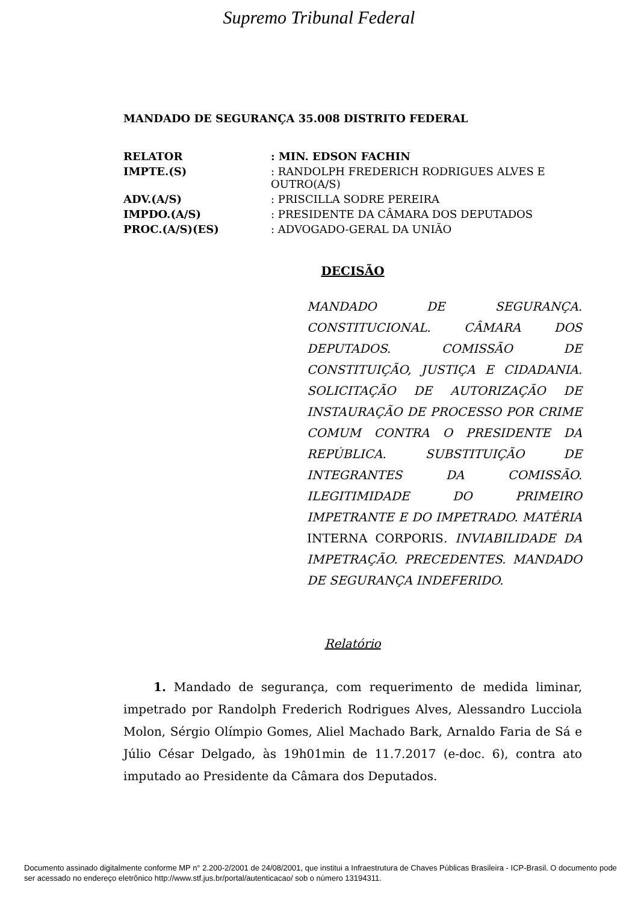Supremo Tribunal Federal
MANDADO DE SEGURANÇA 35.008 DISTRITO FEDERAL
| RELATOR | : MIN. EDSON FACHIN |
| IMPTE.(S) | : RANDOLPH FREDERICH RODRIGUES ALVES E OUTRO(A/S) |
| ADV.(A/S) | : PRISCILLA SODRE PEREIRA |
| IMPDO.(A/S) | : PRESIDENTE DA CÂMARA DOS DEPUTADOS |
| PROC.(A/S)(ES) | : ADVOGADO-GERAL DA UNIÃO |
DECISÃO
MANDADO DE SEGURANÇA. CONSTITUCIONAL. CÂMARA DOS DEPUTADOS. COMISSÃO DE CONSTITUIÇÃO, JUSTIÇA E CIDADANIA. SOLICITAÇÃO DE AUTORIZAÇÃO DE INSTAURAÇÃO DE PROCESSO POR CRIME COMUM CONTRA O PRESIDENTE DA REPÚBLICA. SUBSTITUIÇÃO DE INTEGRANTES DA COMISSÃO. ILEGITIMIDADE DO PRIMEIRO IMPETRANTE E DO IMPETRADO. MATÉRIA INTERNA CORPORIS. INVIABILIDADE DA IMPETRAÇÃO. PRECEDENTES. MANDADO DE SEGURANÇA INDEFERIDO.
Relatório
1. Mandado de segurança, com requerimento de medida liminar, impetrado por Randolph Frederich Rodrigues Alves, Alessandro Lucciola Molon, Sérgio Olímpio Gomes, Aliel Machado Bark, Arnaldo Faria de Sá e Júlio César Delgado, às 19h01min de 11.7.2017 (e-doc. 6), contra ato imputado ao Presidente da Câmara dos Deputados.
Documento assinado digitalmente conforme MP n° 2.200-2/2001 de 24/08/2001, que institui a Infraestrutura de Chaves Públicas Brasileira - ICP-Brasil. O documento pode ser acessado no endereço eletrônico http://www.stf.jus.br/portal/autenticacao/ sob o número 13194311.